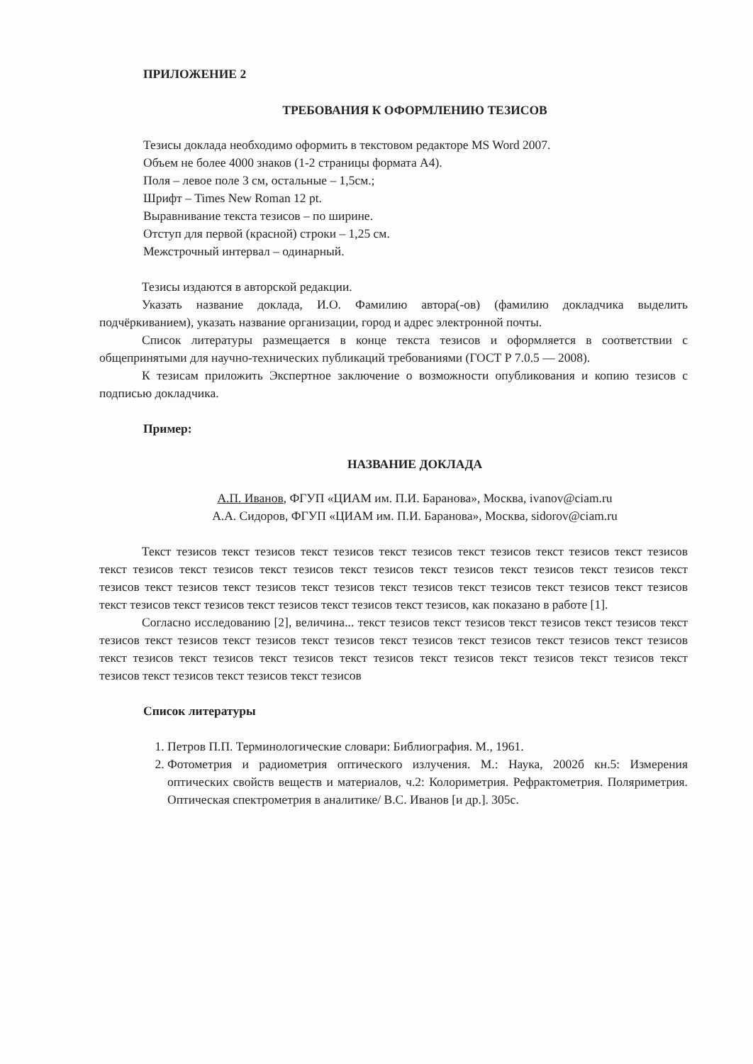ПРИЛОЖЕНИЕ 2
ТРЕБОВАНИЯ К ОФОРМЛЕНИЮ ТЕЗИСОВ
Тезисы доклада необходимо оформить в текстовом редакторе MS Word 2007.
Объем не более 4000 знаков (1-2 страницы формата А4).
Поля – левое поле 3 см, остальные – 1,5см.;
Шрифт – Times New Roman 12 pt.
Выравнивание текста тезисов – по ширине.
Отступ для первой (красной) строки – 1,25 см.
Межстрочный интервал – одинарный.
Тезисы издаются в авторской редакции.
Указать название доклада, И.О. Фамилию автора(-ов) (фамилию докладчика выделить подчёркиванием), указать название организации, город и адрес электронной почты.
Список литературы размещается в конце текста тезисов и оформляется в соответствии с общепринятыми для научно-технических публикаций требованиями (ГОСТ Р 7.0.5 — 2008).
К тезисам приложить Экспертное заключение о возможности опубликования и копию тезисов с подписью докладчика.
Пример:
НАЗВАНИЕ ДОКЛАДА
А.П. Иванов, ФГУП «ЦИАМ им. П.И. Баранова», Москва, ivanov@ciam.ru
А.А. Сидоров, ФГУП «ЦИАМ им. П.И. Баранова», Москва, sidorov@ciam.ru
Текст тезисов текст тезисов текст тезисов текст тезисов текст тезисов текст тезисов текст тезисов текст тезисов текст тезисов текст тезисов текст тезисов текст тезисов текст тезисов текст тезисов текст тезисов текст тезисов текст тезисов текст тезисов текст тезисов текст тезисов текст тезисов текст тезисов текст тезисов текст тезисов текст тезисов текст тезисов текст тезисов, как показано в работе [1].
Согласно исследованию [2], величина... текст тезисов текст тезисов текст тезисов текст тезисов текст тезисов текст тезисов текст тезисов текст тезисов текст тезисов текст тезисов текст тезисов текст тезисов текст тезисов текст тезисов текст тезисов текст тезисов текст тезисов текст тезисов текст тезисов текст тезисов текст тезисов текст тезисов текст тезисов
Список литературы
1. Петров П.П. Терминологические словари: Библиография. М., 1961.
2. Фотометрия и радиометрия оптического излучения. М.: Наука, 2002б кн.5: Измерения оптических свойств веществ и материалов, ч.2: Колориметрия. Рефрактометрия. Поляриметрия. Оптическая спектрометрия в аналитике/ В.С. Иванов [и др.]. 305с.